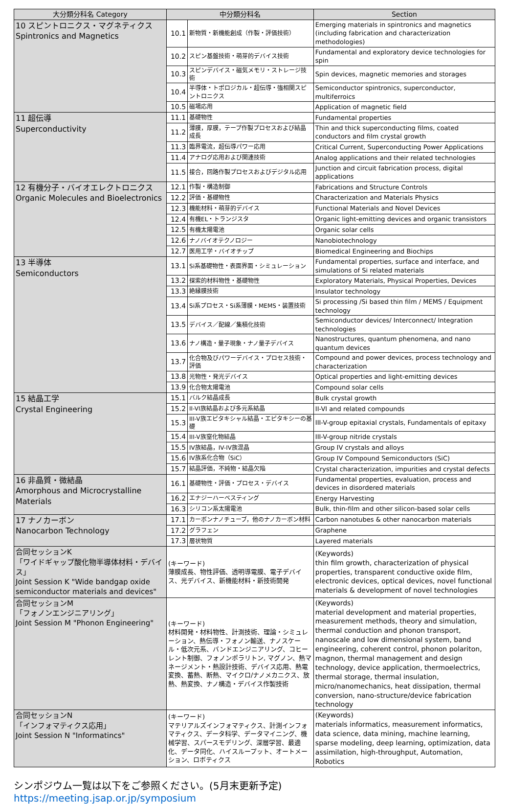| 大分類分科名 Category | 中分類分科名 | | Section |
| --- | --- | --- | --- |
| 10 スピントロニクス・マグネティクス Spintronics and Magnetics | 10.1 | 新物質・新機能創成（作製・評価技術） | Emerging materials in spintronics and magnetics (including fabrication and characterization methodologies) |
| | 10.2 | スピン基盤技術・萌芽的デバイス技術 | Fundamental and exploratory device technologies for spin |
| | 10.3 | スピンデバイス・磁気メモリ・ストレージ技術 | Spin devices, magnetic memories and storages |
| | 10.4 | 半導体・トポロジカル・超伝導・強相関スピントロニクス | Semiconductor spintronics, superconductor, multiferroics |
| | 10.5 | 磁場応用 | Application of magnetic field |
| 11 超伝導 Superconductivity | 11.1 | 基礎物性 | Fundamental properties |
| | 11.2 | 薄膜，厚膜，テープ作製プロセスおよび結晶成長 | Thin and thick superconducting films, coated conductors and film crystal growth |
| | 11.3 | 臨界電流，超伝導パワー応用 | Critical Current, Superconducting Power Applications |
| | 11.4 | アナログ応用および関連技術 | Analog applications and their related technologies |
| | 11.5 | 接合，回路作製プロセスおよびデジタル応用 | Junction and circuit fabrication process, digital applications |
| 12 有機分子・バイオエレクトロニクス Organic Molecules and Bioelectronics | 12.1 | 作製・構造制御 | Fabrications and Structure Controls |
| | 12.2 | 評価・基礎物性 | Characterization and Materials Physics |
| | 12.3 | 機能材料・萌芽的デバイス | Functional Materials and Novel Devices |
| | 12.4 | 有機EL・トランジスタ | Organic light-emitting devices and organic transistors |
| | 12.5 | 有機太陽電池 | Organic solar cells |
| | 12.6 | ナノバイオテクノロジー | Nanobiotechnology |
| | 12.7 | 医用工学・バイオチップ | Biomedical Engineering and Biochips |
| 13 半導体 Semiconductors | 13.1 | Si系基礎物性・表面界面・シミュレーション | Fundamental properties, surface and interface, and simulations of Si related materials |
| | 13.2 | 探索的材料物性・基礎物性 | Exploratory Materials, Physical Properties, Devices |
| | 13.3 | 絶縁膜技術 | Insulator technology |
| | 13.4 | Si系プロセス・Si系薄膜・MEMS・装置技術 | Si processing /Si based thin film / MEMS / Equipment technology |
| | 13.5 | デバイス／配線／集積化技術 | Semiconductor devices/ Interconnect/ Integration technologies |
| | 13.6 | ナノ構造・量子現象・ナノ量子デバイス | Nanostructures, quantum phenomena, and nano quantum devices |
| | 13.7 | 化合物及びパワーデバイス・プロセス技術・評価 | Compound and power devices, process technology and characterization |
| | 13.8 | 光物性・発光デバイス | Optical properties and light-emitting devices |
| | 13.9 | 化合物太陽電池 | Compound solar cells |
| 15 結晶工学 Crystal Engineering | 15.1 | バルク結晶成長 | Bulk crystal growth |
| | 15.2 | II-VI族結晶および多元系結晶 | II-VI and related compounds |
| | 15.3 | III-V族エピタキシャル結晶・エピタキシーの基礎 | III-V-group epitaxial crystals, Fundamentals of epitaxy |
| | 15.4 | III-V族窒化物結晶 | III-V-group nitride crystals |
| | 15.5 | IV族結晶，IV-IV族混晶 | Group IV crystals and alloys |
| | 15.6 | IV族系化合物（SiC） | Group IV Compound Semiconductors (SiC) |
| | 15.7 | 結晶評価，不純物・結晶欠陥 | Crystal characterization, impurities and crystal defects |
| 16 非晶質・微結晶 Amorphous and Microcrystalline Materials | 16.1 | 基礎物性・評価・プロセス・デバイス | Fundamental properties, evaluation, process and devices in disordered materials |
| | 16.2 | エナジーハーベスティング | Energy Harvesting |
| | 16.3 | シリコン系太陽電池 | Bulk, thin-film and other silicon-based solar cells |
| 17 ナノカーボン Nanocarbon Technology | 17.1 | カーボンナノチューブ，他のナノカーボン材料 | Carbon nanotubes & other nanocarbon materials |
| | 17.2 | グラフェン | Graphene |
| | 17.3 | 層状物質 | Layered materials |
| 合同セッションK 「ワイドギャップ酸化物半導体材料・デバイス」 Joint Session K "Wide bandgap oxide semiconductor materials and devices" | (キーワード) 薄膜成長、物性評価、透明導電膜、電子デバイス、光デバイス、新機能材料・新技術開発 | | (Keywords) thin film growth, characterization of physical properties, transparent conductive oxide film, electronic devices, optical devices, novel functional materials & development of novel technologies |
| 合同セッションM 「フォノンエンジニアリング」 Joint Session M "Phonon Engineering" | (キーワード) 材料開発・材料物性、計測技術、理論・シミュレーション、熱伝導・フォノン輸送、ナノスケール・低次元系、バンドエンジニアリング、コヒーレント制御、フォノンポラリトン, マグノン、熱マネージメント・熱設計技術、デバイス応用、熱電変換、蓄熱、断熱、マイクロ/ナノメカニクス、放熱、熱変換、ナノ構造・デバイス作製技術 | | (Keywords) material development and material properties, measurement methods, theory and simulation, thermal conduction and phonon transport, nanoscale and low dimensional system, band engineering, coherent control, phonon polariton, magnon, thermal management and design technology, device application, thermoelectrics, thermal storage, thermal insulation, micro/nanomechanics, heat dissipation, thermal conversion, nano-structure/device fabrication technology |
| 合同セッションN 「インフォマティクス応用」 Joint Session N "Informatincs" | (キーワード) マテリアルズインフォマティクス、計測インフォマティクス、データ科学、データマイニング、機械学習、スパースモデリング、深層学習、最適化、データ同化、ハイスループット、オートメーション、ロボティクス | | (Keywords) materials informatics, measurement informatics, data science, data mining, machine learning, sparse modeling, deep learning, optimization, data assimilation, high-throughput, Automation, Robotics |
シンポジウム一覧は以下をご参照ください。(5月末更新予定)
https://meeting.jsap.or.jp/symposium